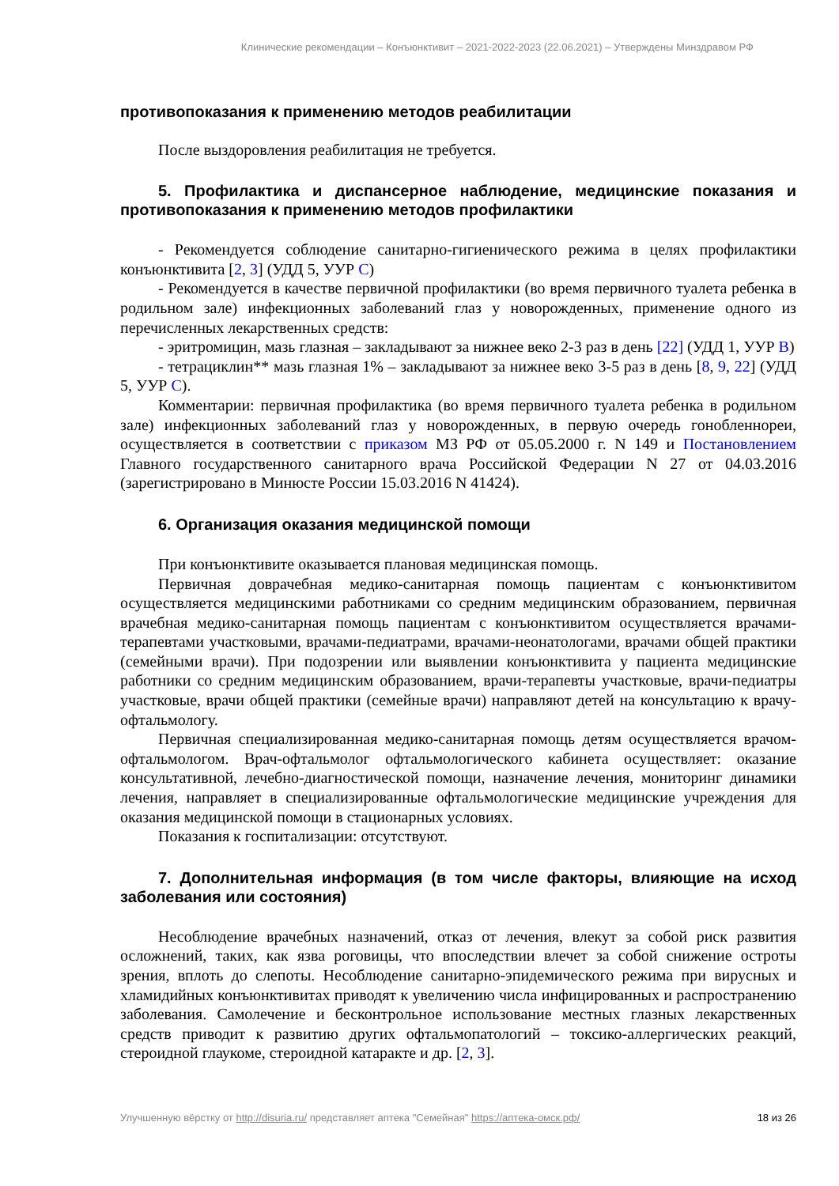Клинические рекомендации – Конъюнктивит – 2021-2022-2023 (22.06.2021) – Утверждены Минздравом РФ
противопоказания к применению методов реабилитации
После выздоровления реабилитация не требуется.
5. Профилактика и диспансерное наблюдение, медицинские показания и противопоказания к применению методов профилактики
- Рекомендуется соблюдение санитарно-гигиенического режима в целях профилактики конъюнктивита [2, 3] (УДД 5, УУР С)
- Рекомендуется в качестве первичной профилактики (во время первичного туалета ребенка в родильном зале) инфекционных заболеваний глаз у новорожденных, применение одного из перечисленных лекарственных средств:
- эритромицин, мазь глазная – закладывают за нижнее веко 2-3 раз в день [22] (УДД 1, УУР В)
- тетрациклин** мазь глазная 1% – закладывают за нижнее веко 3-5 раз в день [8, 9, 22] (УДД 5, УУР С).
Комментарии: первичная профилактика (во время первичного туалета ребенка в родильном зале) инфекционных заболеваний глаз у новорожденных, в первую очередь гонобленнореи, осуществляется в соответствии с приказом МЗ РФ от 05.05.2000 г. N 149 и Постановлением Главного государственного санитарного врача Российской Федерации N 27 от 04.03.2016 (зарегистрировано в Минюсте России 15.03.2016 N 41424).
6. Организация оказания медицинской помощи
При конъюнктивите оказывается плановая медицинская помощь.
Первичная доврачебная медико-санитарная помощь пациентам с конъюнктивитом осуществляется медицинскими работниками со средним медицинским образованием, первичная врачебная медико-санитарная помощь пациентам с конъюнктивитом осуществляется врачами-терапевтами участковыми, врачами-педиатрами, врачами-неонатологами, врачами общей практики (семейными врачи). При подозрении или выявлении конъюнктивита у пациента медицинские работники со средним медицинским образованием, врачи-терапевты участковые, врачи-педиатры участковые, врачи общей практики (семейные врачи) направляют детей на консультацию к врачу-офтальмологу.
Первичная специализированная медико-санитарная помощь детям осуществляется врачом-офтальмологом. Врач-офтальмолог офтальмологического кабинета осуществляет: оказание консультативной, лечебно-диагностической помощи, назначение лечения, мониторинг динамики лечения, направляет в специализированные офтальмологические медицинские учреждения для оказания медицинской помощи в стационарных условиях.
Показания к госпитализации: отсутствуют.
7. Дополнительная информация (в том числе факторы, влияющие на исход заболевания или состояния)
Несоблюдение врачебных назначений, отказ от лечения, влекут за собой риск развития осложнений, таких, как язва роговицы, что впоследствии влечет за собой снижение остроты зрения, вплоть до слепоты. Несоблюдение санитарно-эпидемического режима при вирусных и хламидийных конъюнктивитах приводят к увеличению числа инфицированных и распространению заболевания. Самолечение и бесконтрольное использование местных глазных лекарственных средств приводит к развитию других офтальмопатологий – токсико-аллергических реакций, стероидной глаукоме, стероидной катаракте и др. [2, 3].
Улучшенную вёрстку от http://disuria.ru/ представляет аптека "Семейная" https://аптека-омск.рф/ 18 из 26